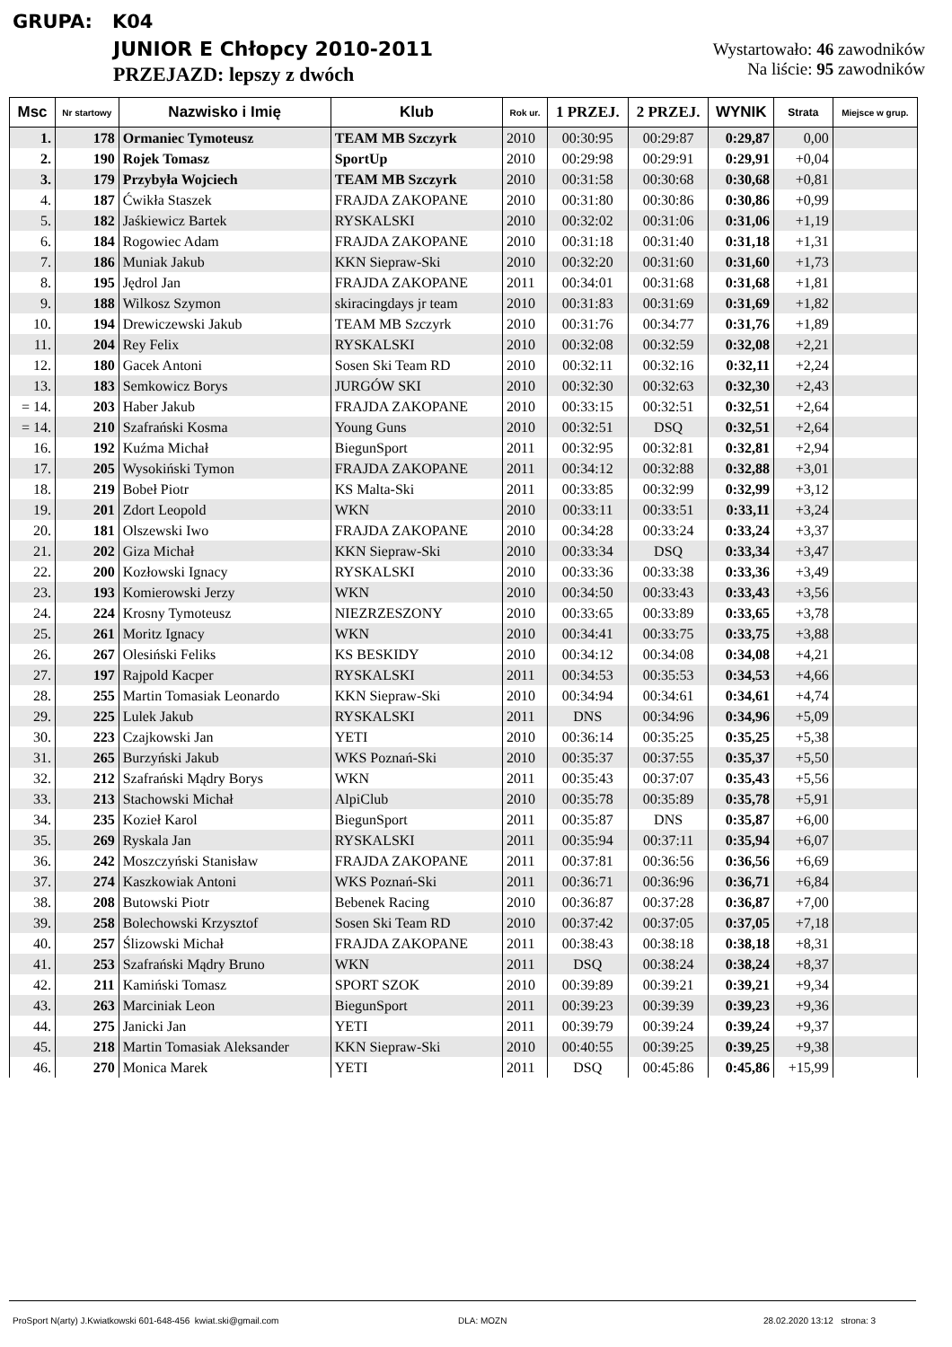GRUPA: K04
JUNIOR E Chłopcy 2010-2011
PRZEJAZD: lepszy z dwóch
Wystartowało: 46 zawodników
Na liście: 95 zawodników
| Msc | Nr startowy | Nazwisko i Imię | Klub | Rok ur. | 1 PRZEJ. | 2 PRZEJ. | WYNIK | Strata | Miejsce w grup. |
| --- | --- | --- | --- | --- | --- | --- | --- | --- | --- |
| 1. | 178 | Ormaniec Tymoteusz | TEAM MB Szczyrk | 2010 | 00:30:95 | 00:29:87 | 0:29,87 | 0,00 | |
| 2. | 190 | Rojek Tomasz | SportUp | 2010 | 00:29:98 | 00:29:91 | 0:29,91 | +0,04 | |
| 3. | 179 | Przybyła Wojciech | TEAM MB Szczyrk | 2010 | 00:31:58 | 00:30:68 | 0:30,68 | +0,81 | |
| 4. | 187 | Ćwikła Staszek | FRAJDA ZAKOPANE | 2010 | 00:31:80 | 00:30:86 | 0:30,86 | +0,99 | |
| 5. | 182 | Jaśkiewicz Bartek | RYSKALSKI | 2010 | 00:32:02 | 00:31:06 | 0:31,06 | +1,19 | |
| 6. | 184 | Rogowiec Adam | FRAJDA ZAKOPANE | 2010 | 00:31:18 | 00:31:40 | 0:31,18 | +1,31 | |
| 7. | 186 | Muniak Jakub | KKN Siepraw-Ski | 2010 | 00:32:20 | 00:31:60 | 0:31,60 | +1,73 | |
| 8. | 195 | Jędrol Jan | FRAJDA ZAKOPANE | 2011 | 00:34:01 | 00:31:68 | 0:31,68 | +1,81 | |
| 9. | 188 | Wilkosz Szymon | skiracingdays jr team | 2010 | 00:31:83 | 00:31:69 | 0:31,69 | +1,82 | |
| 10. | 194 | Drewiczewski Jakub | TEAM MB Szczyrk | 2010 | 00:31:76 | 00:34:77 | 0:31,76 | +1,89 | |
| 11. | 204 | Rey Felix | RYSKALSKI | 2010 | 00:32:08 | 00:32:59 | 0:32,08 | +2,21 | |
| 12. | 180 | Gacek Antoni | Sosen Ski Team RD | 2010 | 00:32:11 | 00:32:16 | 0:32,11 | +2,24 | |
| 13. | 183 | Semkowicz Borys | JURGÓW SKI | 2010 | 00:32:30 | 00:32:63 | 0:32,30 | +2,43 | |
| = 14. | 203 | Haber Jakub | FRAJDA ZAKOPANE | 2010 | 00:33:15 | 00:32:51 | 0:32,51 | +2,64 | |
| = 14. | 210 | Szafrański Kosma | Young Guns | 2010 | 00:32:51 | DSQ | 0:32,51 | +2,64 | |
| 16. | 192 | Kuźma Michał | BiegunSport | 2011 | 00:32:95 | 00:32:81 | 0:32,81 | +2,94 | |
| 17. | 205 | Wysokiński Tymon | FRAJDA ZAKOPANE | 2011 | 00:34:12 | 00:32:88 | 0:32,88 | +3,01 | |
| 18. | 219 | Bobeł Piotr | KS Malta-Ski | 2011 | 00:33:85 | 00:32:99 | 0:32,99 | +3,12 | |
| 19. | 201 | Zdort Leopold | WKN | 2010 | 00:33:11 | 00:33:51 | 0:33,11 | +3,24 | |
| 20. | 181 | Olszewski Iwo | FRAJDA ZAKOPANE | 2010 | 00:34:28 | 00:33:24 | 0:33,24 | +3,37 | |
| 21. | 202 | Giza Michał | KKN Siepraw-Ski | 2010 | 00:33:34 | DSQ | 0:33,34 | +3,47 | |
| 22. | 200 | Kozłowski Ignacy | RYSKALSKI | 2010 | 00:33:36 | 00:33:38 | 0:33,36 | +3,49 | |
| 23. | 193 | Komierowski Jerzy | WKN | 2010 | 00:34:50 | 00:33:43 | 0:33,43 | +3,56 | |
| 24. | 224 | Krosny Tymoteusz | NIEZRZESZONY | 2010 | 00:33:65 | 00:33:89 | 0:33,65 | +3,78 | |
| 25. | 261 | Moritz Ignacy | WKN | 2010 | 00:34:41 | 00:33:75 | 0:33,75 | +3,88 | |
| 26. | 267 | Olesiński Feliks | KS BESKIDY | 2010 | 00:34:12 | 00:34:08 | 0:34,08 | +4,21 | |
| 27. | 197 | Rajpold Kacper | RYSKALSKI | 2011 | 00:34:53 | 00:35:53 | 0:34,53 | +4,66 | |
| 28. | 255 | Martin Tomasiak Leonardo | KKN Siepraw-Ski | 2010 | 00:34:94 | 00:34:61 | 0:34,61 | +4,74 | |
| 29. | 225 | Lulek Jakub | RYSKALSKI | 2011 | DNS | 00:34:96 | 0:34,96 | +5,09 | |
| 30. | 223 | Czajkowski Jan | YETI | 2010 | 00:36:14 | 00:35:25 | 0:35,25 | +5,38 | |
| 31. | 265 | Burzyński Jakub | WKS Poznań-Ski | 2010 | 00:35:37 | 00:37:55 | 0:35,37 | +5,50 | |
| 32. | 212 | Szafrański Mądry Borys | WKN | 2011 | 00:35:43 | 00:37:07 | 0:35,43 | +5,56 | |
| 33. | 213 | Stachowski Michał | AlpiClub | 2010 | 00:35:78 | 00:35:89 | 0:35,78 | +5,91 | |
| 34. | 235 | Kozieł Karol | BiegunSport | 2011 | 00:35:87 | DNS | 0:35,87 | +6,00 | |
| 35. | 269 | Ryskala Jan | RYSKALSKI | 2011 | 00:35:94 | 00:37:11 | 0:35,94 | +6,07 | |
| 36. | 242 | Moszczyński Stanisław | FRAJDA ZAKOPANE | 2011 | 00:37:81 | 00:36:56 | 0:36,56 | +6,69 | |
| 37. | 274 | Kaszkowiak Antoni | WKS Poznań-Ski | 2011 | 00:36:71 | 00:36:96 | 0:36,71 | +6,84 | |
| 38. | 208 | Butowski Piotr | Bebenek Racing | 2010 | 00:36:87 | 00:37:28 | 0:36,87 | +7,00 | |
| 39. | 258 | Bolechowski Krzysztof | Sosen Ski Team RD | 2010 | 00:37:42 | 00:37:05 | 0:37,05 | +7,18 | |
| 40. | 257 | Ślizowski Michał | FRAJDA ZAKOPANE | 2011 | 00:38:43 | 00:38:18 | 0:38,18 | +8,31 | |
| 41. | 253 | Szafrański Mądry Bruno | WKN | 2011 | DSQ | 00:38:24 | 0:38,24 | +8,37 | |
| 42. | 211 | Kamiński Tomasz | SPORT SZOK | 2010 | 00:39:89 | 00:39:21 | 0:39,21 | +9,34 | |
| 43. | 263 | Marciniak Leon | BiegunSport | 2011 | 00:39:23 | 00:39:39 | 0:39,23 | +9,36 | |
| 44. | 275 | Janicki Jan | YETI | 2011 | 00:39:79 | 00:39:24 | 0:39,24 | +9,37 | |
| 45. | 218 | Martin Tomasiak Aleksander | KKN Siepraw-Ski | 2010 | 00:40:55 | 00:39:25 | 0:39,25 | +9,38 | |
| 46. | 270 | Monica Marek | YETI | 2011 | DSQ | 00:45:86 | 0:45,86 | +15,99 | |
ProSport N(arty) J.Kwiatkowski 601-648-456 kwiat.ski@gmail.com
DLA: MOZN 28.02.2020 13:12 strona: 3